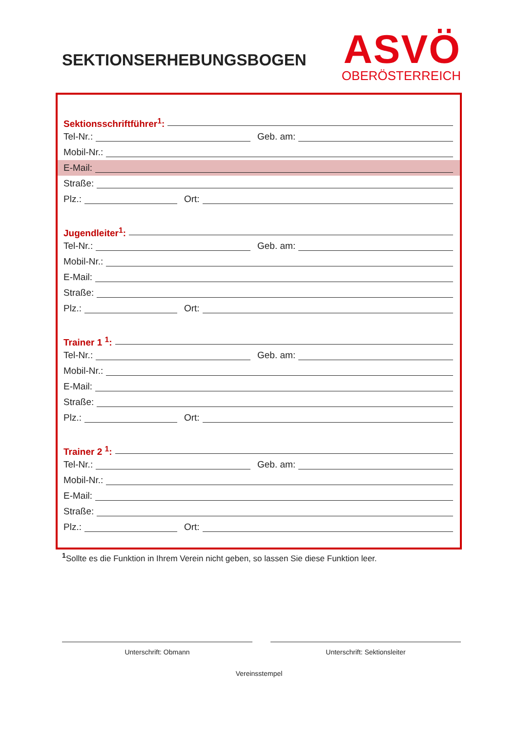SEKTIONSERHEBUNGSBOGEN
ASVÖ
OBERÖSTERREICH
Sektionsschriftführer<sup>1</sup>:
Tel-Nr.: Geb. am:
Mobil-Nr.:
E-Mail:
Straße:
Plz.: Ort:
Jugendleiter<sup>1</sup>:
Tel-Nr.: Geb. am:
Mobil-Nr.:
E-Mail:
Straße:
Plz.: Ort:
Trainer 1 <sup>1</sup>:
Tel-Nr.: Geb. am:
Mobil-Nr.:
E-Mail:
Straße:
Plz.: Ort:
Trainer 2 <sup>1</sup>:
Tel-Nr.: Geb. am:
Mobil-Nr.:
E-Mail:
Straße:
Plz.: Ort:
<sup>1</sup> Sollte es die Funktion in Ihrem Verein nicht geben, so lassen Sie diese Funktion leer.
Unterschrift: Obmann Unterschrift: Sektionsleiter
Vereinsstempel